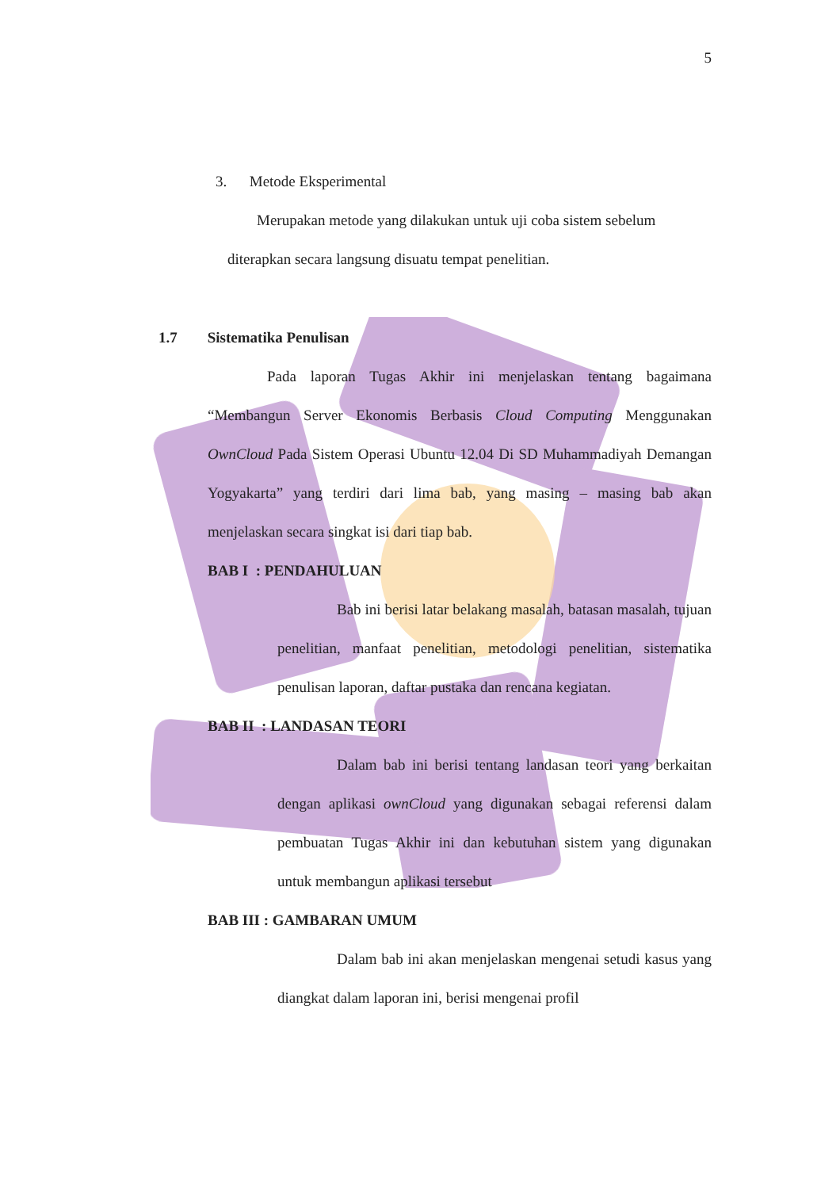5
3. Metode Eksperimental
Merupakan metode yang dilakukan untuk uji coba sistem sebelum
diterapkan secara langsung disuatu tempat penelitian.
1.7 Sistematika Penulisan
Pada laporan Tugas Akhir ini menjelaskan tentang bagaimana “Membangun Server Ekonomis Berbasis Cloud Computing Menggunakan OwnCloud Pada Sistem Operasi Ubuntu 12.04 Di SD Muhammadiyah Demangan Yogyakarta” yang terdiri dari lima bab, yang masing – masing bab akan menjelaskan secara singkat isi dari tiap bab.
BAB I : PENDAHULUAN
Bab ini berisi latar belakang masalah, batasan masalah, tujuan penelitian, manfaat penelitian, metodologi penelitian, sistematika penulisan laporan, daftar pustaka dan rencana kegiatan.
BAB II : LANDASAN TEORI
Dalam bab ini berisi tentang landasan teori yang berkaitan dengan aplikasi ownCloud yang digunakan sebagai referensi dalam pembuatan Tugas Akhir ini dan kebutuhan sistem yang digunakan untuk membangun aplikasi tersebut
BAB III : GAMBARAN UMUM
Dalam bab ini akan menjelaskan mengenai setudi kasus yang diangkat dalam laporan ini, berisi mengenai profil